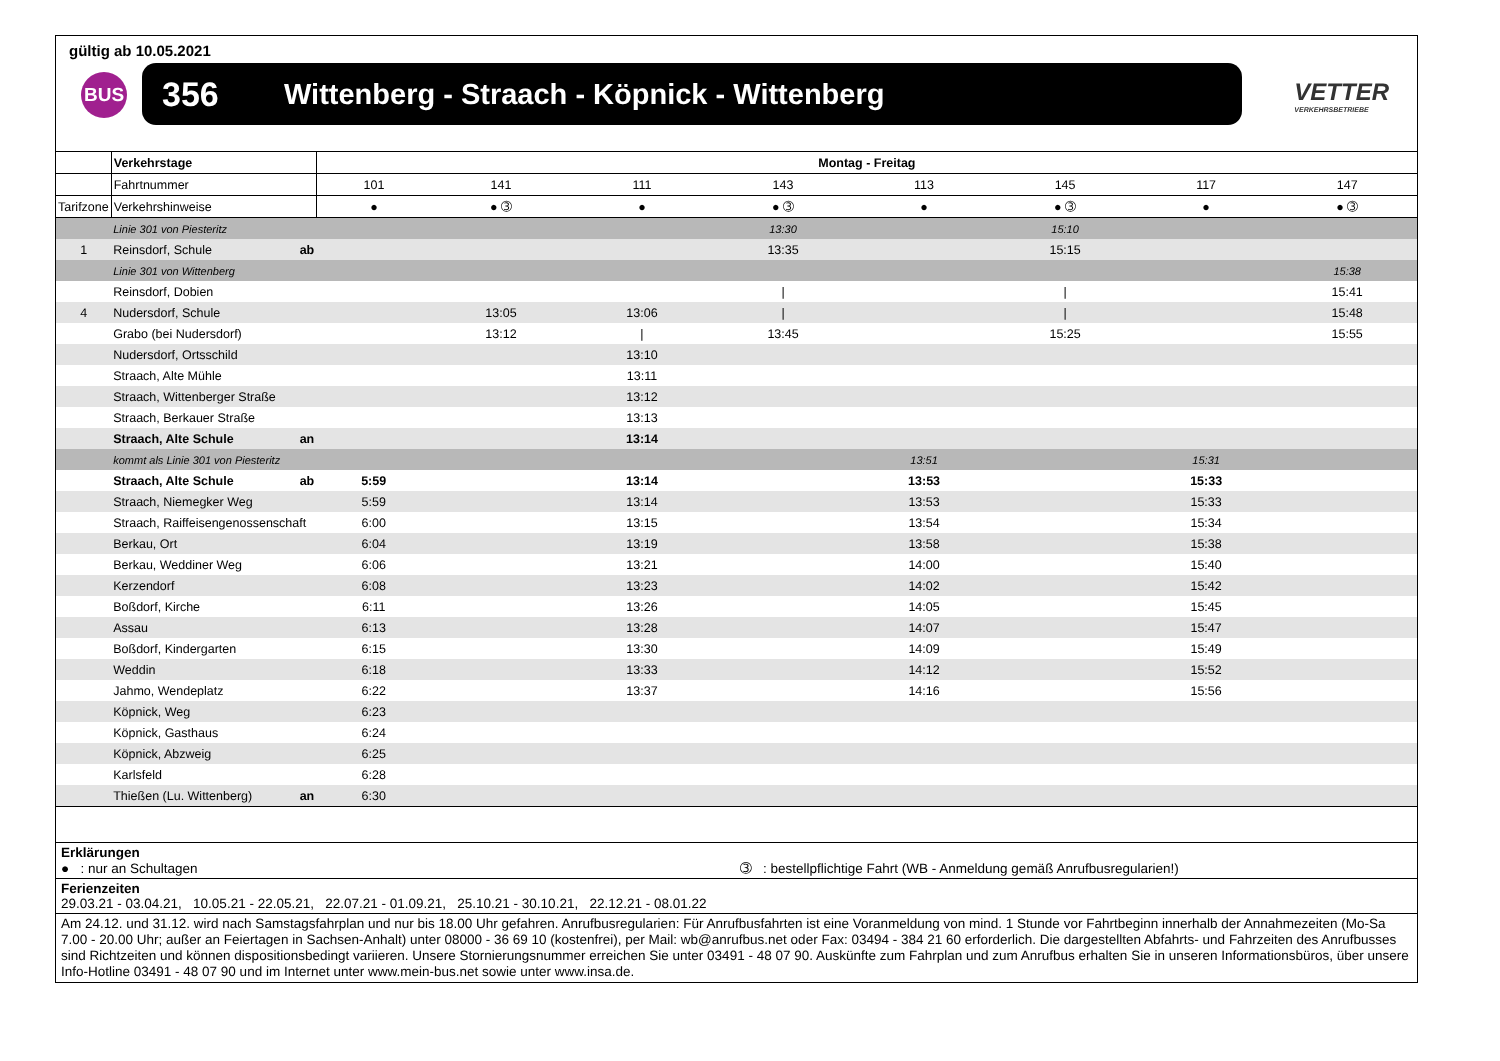gültig ab 10.05.2021
BUS 356 Wittenberg - Straach - Köpnick - Wittenberg
VETTER
VERKEHRSBETRIEBE
| | Verkehrstage | Montag - Freitag | | | | | | | |
| | Fahrtnummer | 101 | 141 | 111 | 143 | 113 | 145 | 117 | 147 |
| Tarifzone | Verkehrshinweise | ● | ● ➂ | ● | ● ➂ | ● | ● ➂ | ● | ● ➂ |
| | Linie 301 von Piesteritz | | | | 13:30 | | 15:10 | | |
| 1 | Reinsdorf, Schule ab | | | | 13:35 | | 15:15 | | |
| | Linie 301 von Wittenberg | | | | | | | | 15:38 |
| | Reinsdorf, Dobien | | | | / | | / | | 15:41 |
| 4 | Nudersdorf, Schule | | 13:05 | 13:06 | / | | / | | 15:48 |
| | Grabo (bei Nudersdorf) | | 13:12 | / | 13:45 | | 15:25 | | 15:55 |
| | Nudersdorf, Ortsschild | | | 13:10 | | | | | |
| | Straach, Alte Mühle | | | 13:11 | | | | | |
| | Straach, Wittenberger Straße | | | 13:12 | | | | | |
| | Straach, Berkauer Straße | | | 13:13 | | | | | |
| | Straach, Alte Schule an | | | 13:14 | | | | | |
| | kommt als Linie 301 von Piesteritz | | | | | 13:51 | | 15:31 | |
| | Straach, Alte Schule ab | 5:59 | | 13:14 | | 13:53 | | 15:33 | |
| | Straach, Niemegker Weg | 5:59 | | 13:14 | | 13:53 | | 15:33 | |
| | Straach, Raiffeisengenossenschaft | 6:00 | | 13:15 | | 13:54 | | 15:34 | |
| | Berkau, Ort | 6:04 | | 13:19 | | 13:58 | | 15:38 | |
| | Berkau, Weddiner Weg | 6:06 | | 13:21 | | 14:00 | | 15:40 | |
| | Kerzendorf | 6:08 | | 13:23 | | 14:02 | | 15:42 | |
| | Boßdorf, Kirche | 6:11 | | 13:26 | | 14:05 | | 15:45 | |
| | Assau | 6:13 | | 13:28 | | 14:07 | | 15:47 | |
| | Boßdorf, Kindergarten | 6:15 | | 13:30 | | 14:09 | | 15:49 | |
| | Weddin | 6:18 | | 13:33 | | 14:12 | | 15:52 | |
| | Jahmo, Wendeplatz | 6:22 | | 13:37 | | 14:16 | | 15:56 | |
| | Köpnick, Weg | 6:23 | | | | | | | |
| | Köpnick, Gasthaus | 6:24 | | | | | | | |
| | Köpnick, Abzweig | 6:25 | | | | | | | |
| | Karlsfeld | 6:28 | | | | | | | |
| | Thießen (Lu. Wittenberg) an | 6:30 | | | | | | | |
Erklärungen
● : nur an Schultagen ➂ : bestellpflichtige Fahrt (WB - Anmeldung gemäß Anrufbusregularien!)
Ferienzeiten
29.03.21 - 03.04.21, 10.05.21 - 22.05.21, 22.07.21 - 01.09.21, 25.10.21 - 30.10.21, 22.12.21 - 08.01.22
Am 24.12. und 31.12. wird nach Samstagsfahrplan und nur bis 18.00 Uhr gefahren. Anrufbusregularien: Für Anrufbusfahrten ist eine Voranmeldung von mind. 1 Stunde vor Fahrtbeginn innerhalb der Annahmezeiten (Mo-Sa 7.00 - 20.00 Uhr; außer an Feiertagen in Sachsen-Anhalt) unter 08000 - 36 69 10 (kostenfrei), per Mail: wb@anrufbus.net oder Fax: 03494 - 384 21 60 erforderlich. Die dargestellten Abfahrts- und Fahrzeiten des Anrufbusses sind Richtzeiten und können dispositionsbedingt variieren. Unsere Stornierungsnummer erreichen Sie unter 03491 - 48 07 90. Auskünfte zum Fahrplan und zum Anrufbus erhalten Sie in unseren Informationsbüros, über unsere Info-Hotline 03491 - 48 07 90 und im Internet unter www.mein-bus.net sowie unter www.insa.de.